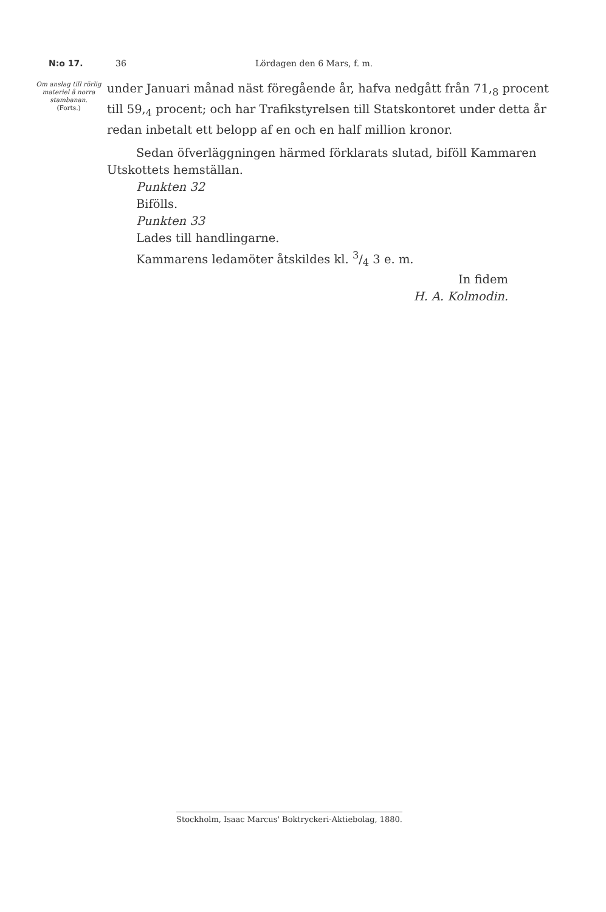N:o 17. 36 Lördagen den 6 Mars, f. m.
Om anslag till rörlig materiel å norra stambanan.
(Forts.)
under Januari månad näst föregående år, hafva nedgått från 71,<sub>8</sub> procent till 59,<sub>4</sub> procent; och har Trafikstyrelsen till Statskontoret under detta år redan inbetalt ett belopp af en och en half million kronor.
Sedan öfverläggningen härmed förklarats slutad, biföll Kammaren
Utskottets hemställan.
Punkten 32
Bifölls.
Punkten 33
Lades till handlingarne.
Kammarens ledamöter åtskildes kl. 3/4 3 e. m.
In fidem
H. A. Kolmodin.
Stockholm, Isaac Marcus' Boktryckeri-Aktiebolag, 1880.